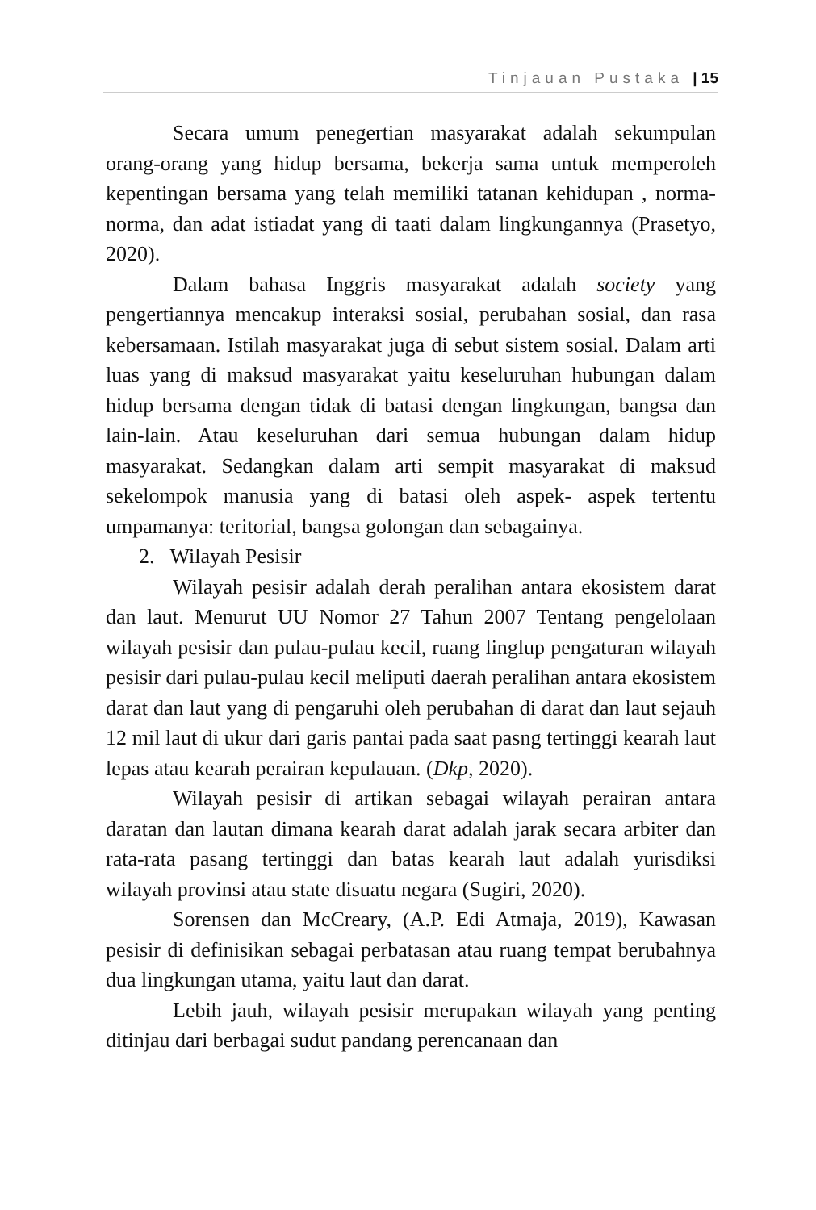Tinjauan Pustaka | 15
Secara umum penegertian masyarakat adalah sekumpulan orang-orang yang hidup bersama, bekerja sama untuk memperoleh kepentingan bersama yang telah memiliki tatanan kehidupan , norma-norma, dan adat istiadat yang di taati dalam lingkungannya (Prasetyo, 2020).
Dalam bahasa Inggris masyarakat adalah society yang pengertiannya mencakup interaksi sosial, perubahan sosial, dan rasa kebersamaan. Istilah masyarakat juga di sebut sistem sosial. Dalam arti luas yang di maksud masyarakat yaitu keseluruhan hubungan dalam hidup bersama dengan tidak di batasi dengan lingkungan, bangsa dan lain-lain. Atau keseluruhan dari semua hubungan dalam hidup masyarakat. Sedangkan dalam arti sempit masyarakat di maksud sekelompok manusia yang di batasi oleh aspek- aspek tertentu umpamanya: teritorial, bangsa golongan dan sebagainya.
2. Wilayah Pesisir
Wilayah pesisir adalah derah peralihan antara ekosistem darat dan laut. Menurut UU Nomor 27 Tahun 2007 Tentang pengelolaan wilayah pesisir dan pulau-pulau kecil, ruang linglup pengaturan wilayah pesisir dari pulau-pulau kecil meliputi daerah peralihan antara ekosistem darat dan laut yang di pengaruhi oleh perubahan di darat dan laut sejauh 12 mil laut di ukur dari garis pantai pada saat pasng tertinggi kearah laut lepas atau kearah perairan kepulauan. (Dkp, 2020).
Wilayah pesisir di artikan sebagai wilayah perairan antara daratan dan lautan dimana kearah darat adalah jarak secara arbiter dan rata-rata pasang tertinggi dan batas kearah laut adalah yurisdiksi wilayah provinsi atau state disuatu negara (Sugiri, 2020).
Sorensen dan McCreary, (A.P. Edi Atmaja, 2019), Kawasan pesisir di definisikan sebagai perbatasan atau ruang tempat berubahnya dua lingkungan utama, yaitu laut dan darat.
Lebih jauh, wilayah pesisir merupakan wilayah yang penting ditinjau dari berbagai sudut pandang perencanaan dan